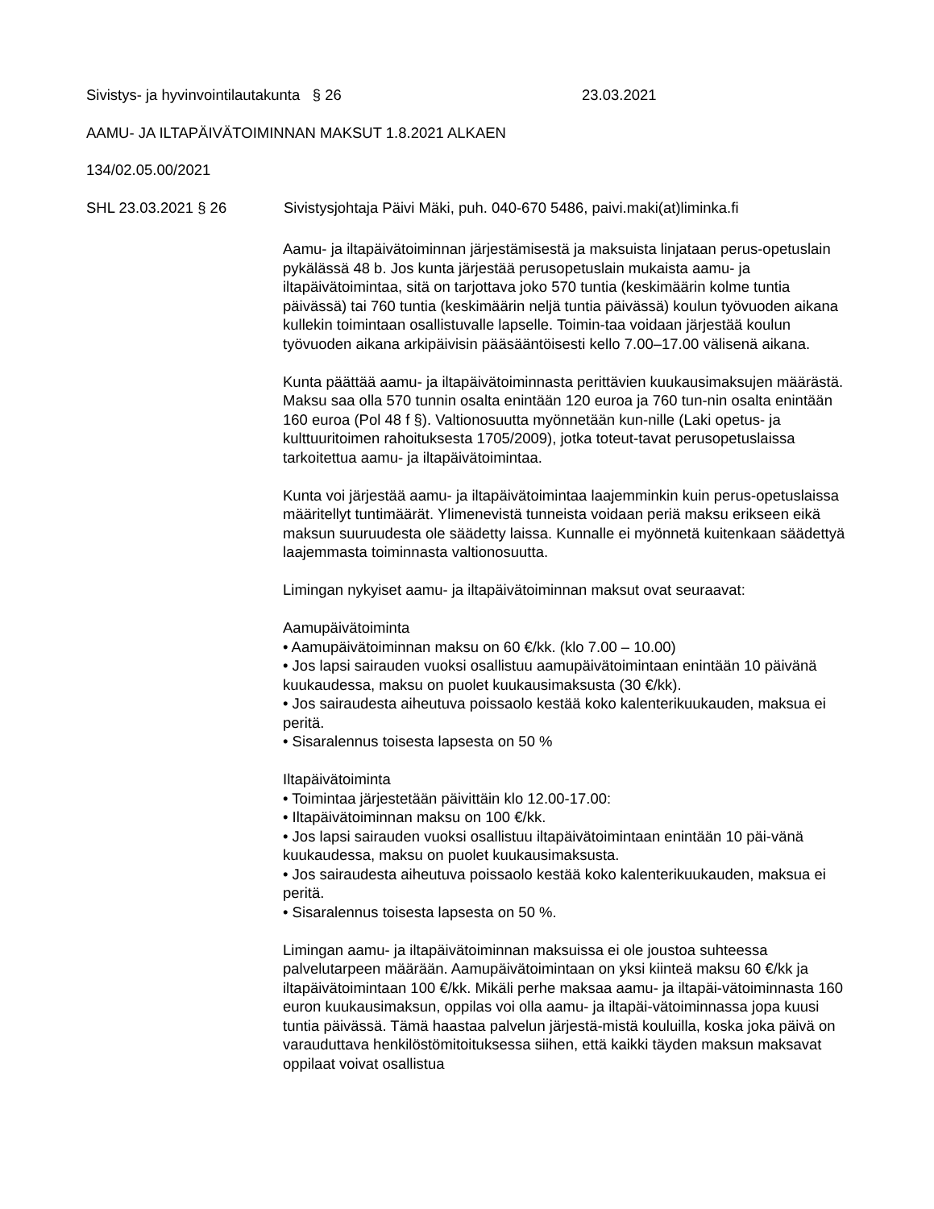Sivistys- ja hyvinvointilautakunta § 26 23.03.2021
AAMU- JA ILTAPÄIVÄTOIMINNAN MAKSUT 1.8.2021 ALKAEN
134/02.05.00/2021
SHL 23.03.2021 § 26 Sivistysjohtaja Päivi Mäki, puh. 040-670 5486, paivi.maki(at)liminka.fi
Aamu- ja iltapäivätoiminnan järjestämisestä ja maksuista linjataan perus-opetuslain pykälässä 48 b. Jos kunta järjestää perusopetuslain mukaista aamu- ja iltapäivätoimintaa, sitä on tarjottava joko 570 tuntia (keskimäärin kolme tuntia päivässä) tai 760 tuntia (keskimäärin neljä tuntia päivässä) koulun työvuoden aikana kullekin toimintaan osallistuvalle lapselle. Toimin-taa voidaan järjestää koulun työvuoden aikana arkipäivisin pääsääntöisesti kello 7.00–17.00 välisenä aikana.
Kunta päättää aamu- ja iltapäivätoiminnasta perittävien kuukausimaksujen määrästä. Maksu saa olla 570 tunnin osalta enintään 120 euroa ja 760 tun-nin osalta enintään 160 euroa (Pol 48 f §). Valtionosuutta myönnetään kun-nille (Laki opetus- ja kulttuuritoimen rahoituksesta 1705/2009), jotka toteut-tavat perusopetuslaissa tarkoitettua aamu- ja iltapäivätoimintaa.
Kunta voi järjestää aamu- ja iltapäivätoimintaa laajemminkin kuin perus-opetuslaissa määritellyt tuntimäärät. Ylimenevistä tunneista voidaan periä maksu erikseen eikä maksun suuruudesta ole säädetty laissa. Kunnalle ei myönnetä kuitenkaan säädettyä laajemmasta toiminnasta valtionosuutta.
Limingan nykyiset aamu- ja iltapäivätoiminnan maksut ovat seuraavat:
Aamupäivätoiminta
• Aamupäivätoiminnan maksu on 60 €/kk. (klo 7.00 – 10.00)
• Jos lapsi sairauden vuoksi osallistuu aamupäivätoimintaan enintään 10 päivänä kuukaudessa, maksu on puolet kuukausimaksusta (30 €/kk).
• Jos sairaudesta aiheutuva poissaolo kestää koko kalenterikuukauden, maksua ei peritä.
• Sisaralennus toisesta lapsesta on 50 %
Iltapäivätoiminta
• Toimintaa järjestetään päivittäin klo 12.00-17.00:
• Iltapäivätoiminnan maksu on 100 €/kk.
• Jos lapsi sairauden vuoksi osallistuu iltapäivätoimintaan enintään 10 päi-vänä kuukaudessa, maksu on puolet kuukausimaksusta.
• Jos sairaudesta aiheutuva poissaolo kestää koko kalenterikuukauden, maksua ei peritä.
• Sisaralennus toisesta lapsesta on 50 %.
Limingan aamu- ja iltapäivätoiminnan maksuissa ei ole joustoa suhteessa palvelutarpeen määrään. Aamupäivätoimintaan on yksi kiinteä maksu 60 €/kk ja iltapäivätoimintaan 100 €/kk. Mikäli perhe maksaa aamu- ja iltapäi-vätoiminnasta 160 euron kuukausimaksun, oppilas voi olla aamu- ja iltapäi-vätoiminnassa jopa kuusi tuntia päivässä. Tämä haastaa palvelun järjestä-mistä kouluilla, koska joka päivä on varauduttava henkilöstömitoituksessa siihen, että kaikki täyden maksun maksavat oppilaat voivat osallistua